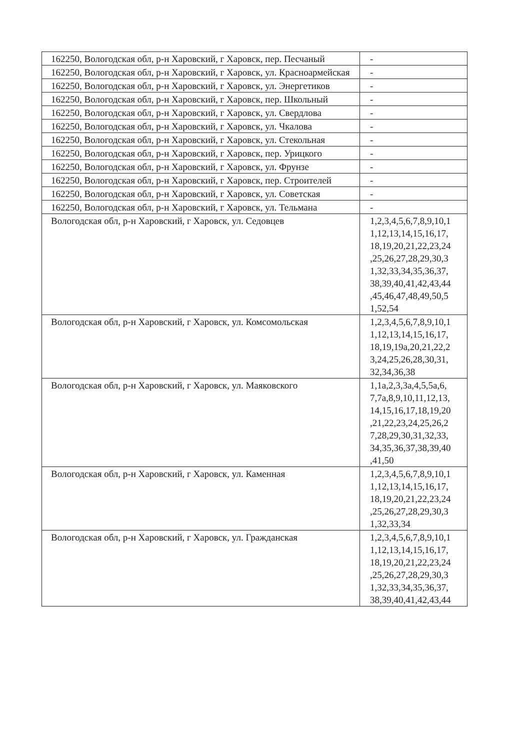| 162250, Вологодская обл, р-н Харовский, г Харовск, пер. Песчаный | - |
| 162250, Вологодская обл, р-н Харовский, г Харовск, ул. Красноармейская | - |
| 162250, Вологодская обл, р-н Харовский, г Харовск, ул. Энергетиков | - |
| 162250, Вологодская обл, р-н Харовский, г Харовск, пер. Школьный | - |
| 162250, Вологодская обл, р-н Харовский, г Харовск, ул. Свердлова | - |
| 162250, Вологодская обл, р-н Харовский, г Харовск, ул. Чкалова | - |
| 162250, Вологодская обл, р-н Харовский, г Харовск, ул. Стекольная | - |
| 162250, Вологодская обл, р-н Харовский, г Харовск, пер. Урицкого | - |
| 162250, Вологодская обл, р-н Харовский, г Харовск, ул. Фрунзе | - |
| 162250, Вологодская обл, р-н Харовский, г Харовск, пер. Строителей | - |
| 162250, Вологодская обл, р-н Харовский, г Харовск, ул. Советская | - |
| 162250, Вологодская обл, р-н Харовский, г Харовск, ул. Тельмана | - |
| Вологодская обл, р-н Харовский, г Харовск, ул. Седовцев | 1,2,3,4,5,6,7,8,9,10,1 1,12,13,14,15,16,17, 18,19,20,21,22,23,24 ,25,26,27,28,29,30,3 1,32,33,34,35,36,37, 38,39,40,41,42,43,44 ,45,46,47,48,49,50,5 1,52,54 |
| Вологодская обл, р-н Харовский, г Харовск, ул. Комсомольская | 1,2,3,4,5,6,7,8,9,10,1 1,12,13,14,15,16,17, 18,19,19а,20,21,22,2 3,24,25,26,28,30,31, 32,34,36,38 |
| Вологодская обл, р-н Харовский, г Харовск, ул. Маяковского | 1,1а,2,3,3а,4,5,5а,6, 7,7а,8,9,10,11,12,13, 14,15,16,17,18,19,20 ,21,22,23,24,25,26,2 7,28,29,30,31,32,33, 34,35,36,37,38,39,40 ,41,50 |
| Вологодская обл, р-н Харовский, г Харовск, ул. Каменная | 1,2,3,4,5,6,7,8,9,10,1 1,12,13,14,15,16,17, 18,19,20,21,22,23,24 ,25,26,27,28,29,30,3 1,32,33,34 |
| Вологодская обл, р-н Харовский, г Харовск, ул. Гражданская | 1,2,3,4,5,6,7,8,9,10,1 1,12,13,14,15,16,17, 18,19,20,21,22,23,24 ,25,26,27,28,29,30,3 1,32,33,34,35,36,37, 38,39,40,41,42,43,44 |